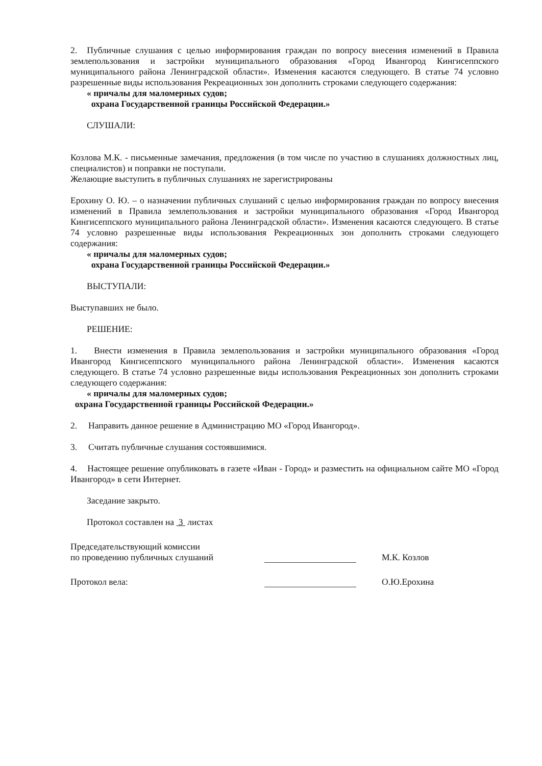2. Публичные слушания с целью информирования граждан по вопросу внесения изменений в Правила землепользования и застройки муниципального образования «Город Ивангород Кингисеппского муниципального района Ленинградской области». Изменения касаются следующего. В статье 74 условно разрешенные виды использования Рекреационных зон дополнить строками следующего содержания:
« причалы для маломерных судов;
охрана Государственной границы Российской Федерации.»
СЛУШАЛИ:
Козлова М.К. - письменные замечания, предложения (в том числе по участию в слушаниях должностных лиц, специалистов) и поправки не поступали.
Желающие выступить в публичных слушаниях не зарегистрированы
Ерохину О. Ю. – о назначении публичных слушаний с целью информирования граждан по вопросу внесения изменений в Правила землепользования и застройки муниципального образования «Город Ивангород Кингисеппского муниципального района Ленинградской области». Изменения касаются следующего. В статье 74 условно разрешенные виды использования Рекреационных зон дополнить строками следующего содержания:
« причалы для маломерных судов;
охрана Государственной границы Российской Федерации.»
ВЫСТУПАЛИ:
Выступавших не было.
РЕШЕНИЕ:
1. Внести изменения в Правила землепользования и застройки муниципального образования «Город Ивангород Кингисеппского муниципального района Ленинградской области». Изменения касаются следующего. В статье 74 условно разрешенные виды использования Рекреационных зон дополнить строками следующего содержания:
« причалы для маломерных судов;
охрана Государственной границы Российской Федерации.»
2. Направить данное решение в Администрацию МО «Город Ивангород».
3. Считать публичные слушания состоявшимися.
4. Настоящее решение опубликовать в газете «Иван - Город» и разместить на официальном сайте МО «Город Ивангород» в сети Интернет.
Заседание закрыто.
Протокол составлен на 3 листах
Председательствующий комиссии
по проведению публичных слушаний
М.К. Козлов
Протокол вела:
О.Ю.Ерохина